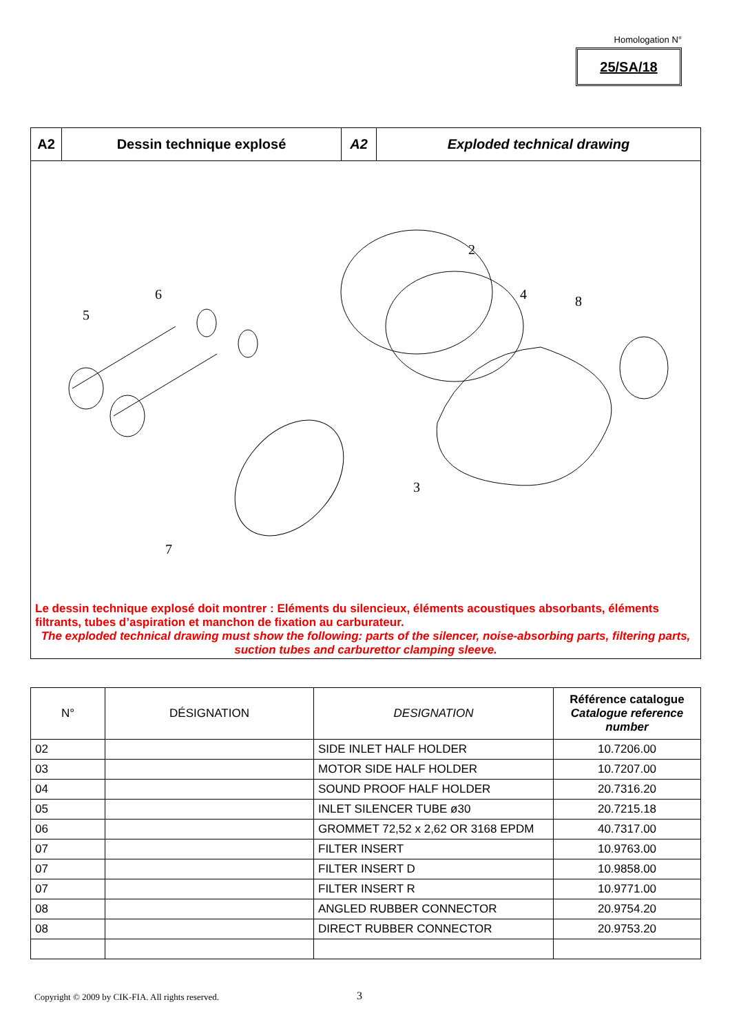Homologation N°
25/SA/18
A2 Dessin technique explosé A2 Exploded technical drawing
2
4
8
6
5
3
7
Le dessin technique explosé doit montrer : Eléments du silencieux, éléments acoustiques absorbants, éléments filtrants, tubes d’aspiration et manchon de fixation au carburateur.
The exploded technical drawing must show the following: parts of the silencer, noise-absorbing parts, filtering parts, suction tubes and carburettor clamping sleeve.
| N° | DÉSIGNATION | DESIGNATION | Référence catalogue Catalogue reference number |
| --- | --- | --- | --- |
| 02 | | SIDE INLET HALF HOLDER | 10.7206.00 |
| 03 | | MOTOR SIDE HALF HOLDER | 10.7207.00 |
| 04 | | SOUND PROOF HALF HOLDER | 20.7316.20 |
| 05 | | INLET SILENCER TUBE ø30 | 20.7215.18 |
| 06 | | GROMMET 72,52 x 2,62 OR 3168 EPDM | 40.7317.00 |
| 07 | | FILTER INSERT | 10.9763.00 |
| 07 | | FILTER INSERT D | 10.9858.00 |
| 07 | | FILTER INSERT R | 10.9771.00 |
| 08 | | ANGLED RUBBER CONNECTOR | 20.9754.20 |
| 08 | | DIRECT RUBBER CONNECTOR | 20.9753.20 |
Copyright © 2009 by CIK-FIA. All rights reserved.
3